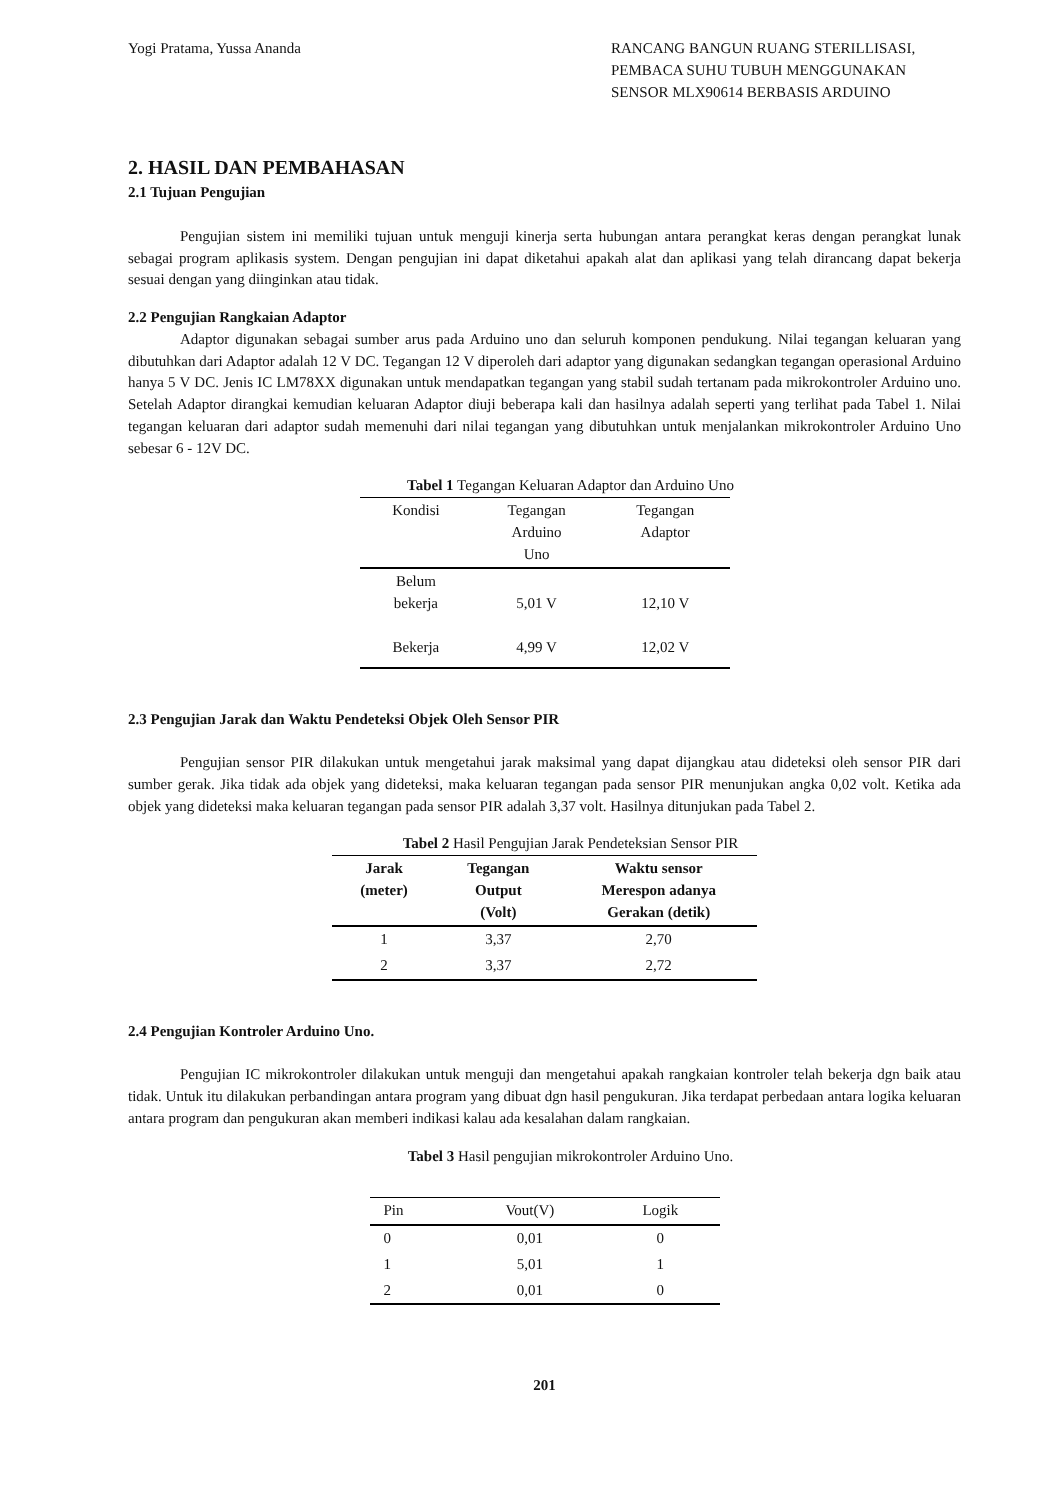Yogi Pratama, Yussa Ananda RANCANG BANGUN RUANG STERILLISASI, PEMBACA SUHU TUBUH MENGGUNAKAN SENSOR MLX90614 BERBASIS ARDUINO
2. HASIL DAN PEMBAHASAN
2.1 Tujuan Pengujian
Pengujian sistem ini memiliki tujuan untuk menguji kinerja serta hubungan antara perangkat keras dengan perangkat lunak sebagai program aplikasis system. Dengan pengujian ini dapat diketahui apakah alat dan aplikasi yang telah dirancang dapat bekerja sesuai dengan yang diinginkan atau tidak.
2.2 Pengujian Rangkaian Adaptor
Adaptor digunakan sebagai sumber arus pada Arduino uno dan seluruh komponen pendukung. Nilai tegangan keluaran yang dibutuhkan dari Adaptor adalah 12 V DC. Tegangan 12 V diperoleh dari adaptor yang digunakan sedangkan tegangan operasional Arduino hanya 5 V DC. Jenis IC LM78XX digunakan untuk mendapatkan tegangan yang stabil sudah tertanam pada mikrokontroler Arduino uno. Setelah Adaptor dirangkai kemudian keluaran Adaptor diuji beberapa kali dan hasilnya adalah seperti yang terlihat pada Tabel 1. Nilai tegangan keluaran dari adaptor sudah memenuhi dari nilai tegangan yang dibutuhkan untuk menjalankan mikrokontroler Arduino Uno sebesar 6 - 12V DC.
Tabel 1 Tegangan Keluaran Adaptor dan Arduino Uno
| Kondisi | Tegangan Arduino Uno | Tegangan Adaptor |
| --- | --- | --- |
| Belum bekerja | 5,01 V | 12,10 V |
| Bekerja | 4,99 V | 12,02 V |
2.3 Pengujian Jarak dan Waktu Pendeteksi Objek Oleh Sensor PIR
Pengujian sensor PIR dilakukan untuk mengetahui jarak maksimal yang dapat dijangkau atau dideteksi oleh sensor PIR dari sumber gerak. Jika tidak ada objek yang dideteksi, maka keluaran tegangan pada sensor PIR menunjukan angka 0,02 volt. Ketika ada objek yang dideteksi maka keluaran tegangan pada sensor PIR adalah 3,37 volt. Hasilnya ditunjukan pada Tabel 2.
Tabel 2 Hasil Pengujian Jarak Pendeteksian Sensor PIR
| Jarak (meter) | Tegangan Output (Volt) | Waktu sensor Merespon adanya Gerakan (detik) |
| --- | --- | --- |
| 1 | 3,37 | 2,70 |
| 2 | 3,37 | 2,72 |
2.4 Pengujian Kontroler Arduino Uno.
Pengujian IC mikrokontroler dilakukan untuk menguji dan mengetahui apakah rangkaian kontroler telah bekerja dgn baik atau tidak. Untuk itu dilakukan perbandingan antara program yang dibuat dgn hasil pengukuran. Jika terdapat perbedaan antara logika keluaran antara program dan pengukuran akan memberi indikasi kalau ada kesalahan dalam rangkaian.
Tabel 3 Hasil pengujian mikrokontroler Arduino Uno.
| Pin | Vout(V) | Logik |
| --- | --- | --- |
| 0 | 0,01 | 0 |
| 1 | 5,01 | 1 |
| 2 | 0,01 | 0 |
201